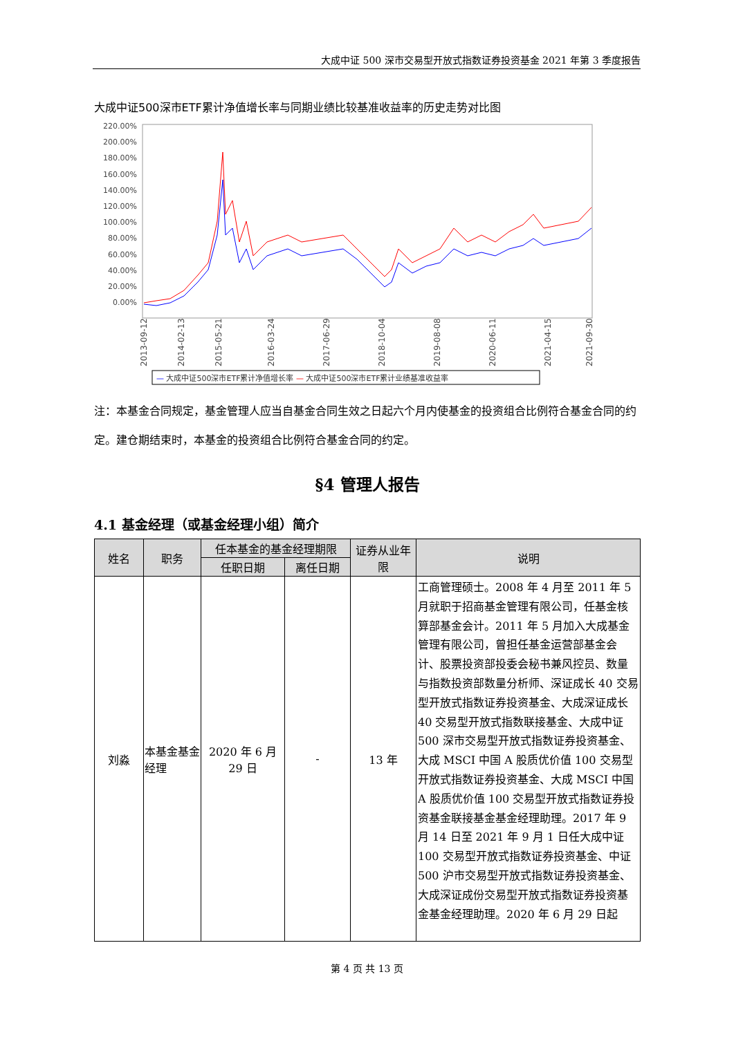大成中证 500 深市交易型开放式指数证券投资基金 2021 年第 3 季度报告
大成中证500深市ETF累计净值增长率与同期业绩比较基准收益率的历史走势对比图
220.00%
200.00%
180.00%
160.00%
140.00%
120.00%
100.00%
80.00%
60.00%
40.00%
20.00%
0.00%
2013-09-12
2014-02-13
2015-05-21
2016-03-24
2017-06-29
2018-10-04
2019-08-08
2020-06-11
2021-04-15
2021-09-30
— 大成中证500深市ETF累计净值增长率 — 大成中证500深市ETF累计业绩基准收益率
注：本基金合同规定，基金管理人应当自基金合同生效之日起六个月内使基金的投资组合比例符合基金合同的约定。建仓期结束时，本基金的投资组合比例符合基金合同的约定。
§4 管理人报告
4.1 基金经理（或基金经理小组）简介
| 姓名 | 职务 | 任本基金的基金经理期限 | | 证券从业年限 | 说明 |
| --- | --- | --- | --- | --- | --- |
| | | 任职日期 | 离任日期 | | |
| 刘淼 | 本基金基金经理 | 2020 年 6 月 29 日 | - | 13 年 | 工商管理硕士。2008 年 4 月至 2011 年 5 月就职于招商基金管理有限公司，任基金核算部基金会计。2011 年 5 月加入大成基金管理有限公司，曾担任基金运营部基金会计、股票投资部投委会秘书兼风控员、数量与指数投资部数量分析师、深证成长 40 交易型开放式指数证券投资基金、大成深证成长 40 交易型开放式指数联接基金、大成中证 500 深市交易型开放式指数证券投资基金、大成 MSCI 中国 A 股质优价值 100 交易型开放式指数证券投资基金、大成 MSCI 中国 A 股质优价值 100 交易型开放式指数证券投资基金联接基金基金经理助理。2017 年 9 月 14 日至 2021 年 9 月 1 日任大成中证 100 交易型开放式指数证券投资基金、中证 500 沪市交易型开放式指数证券投资基金、大成深证成份交易型开放式指数证券投资基金基金经理助理。2020 年 6 月 29 日起 |
第 4 页 共 13 页